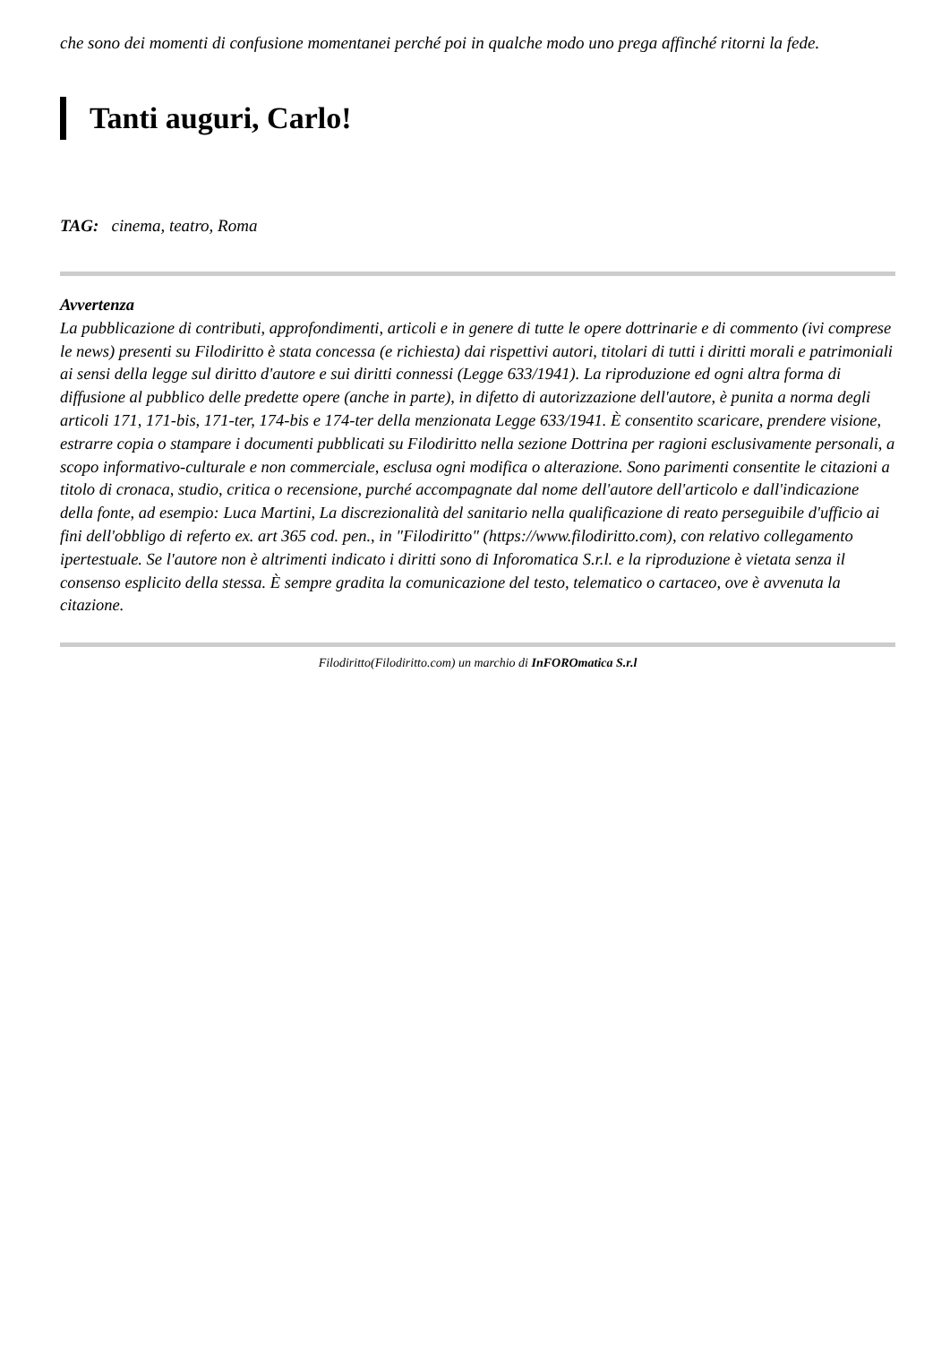che sono dei momenti di confusione momentanei perché poi in qualche modo uno prega affinché ritorni la fede.
Tanti auguri, Carlo!
TAG: cinema, teatro, Roma
Avvertenza
La pubblicazione di contributi, approfondimenti, articoli e in genere di tutte le opere dottrinarie e di commento (ivi comprese le news) presenti su Filodiritto è stata concessa (e richiesta) dai rispettivi autori, titolari di tutti i diritti morali e patrimoniali ai sensi della legge sul diritto d'autore e sui diritti connessi (Legge 633/1941). La riproduzione ed ogni altra forma di diffusione al pubblico delle predette opere (anche in parte), in difetto di autorizzazione dell'autore, è punita a norma degli articoli 171, 171-bis, 171-ter, 174-bis e 174-ter della menzionata Legge 633/1941. È consentito scaricare, prendere visione, estrarre copia o stampare i documenti pubblicati su Filodiritto nella sezione Dottrina per ragioni esclusivamente personali, a scopo informativo-culturale e non commerciale, esclusa ogni modifica o alterazione. Sono parimenti consentite le citazioni a titolo di cronaca, studio, critica o recensione, purché accompagnate dal nome dell'autore dell'articolo e dall'indicazione della fonte, ad esempio: Luca Martini, La discrezionalità del sanitario nella qualificazione di reato perseguibile d'ufficio ai fini dell'obbligo di referto ex. art 365 cod. pen., in "Filodiritto" (https://www.filodiritto.com), con relativo collegamento ipertestuale. Se l'autore non è altrimenti indicato i diritti sono di Inforomatica S.r.l. e la riproduzione è vietata senza il consenso esplicito della stessa. È sempre gradita la comunicazione del testo, telematico o cartaceo, ove è avvenuta la citazione.
Filodiritto(Filodiritto.com) un marchio di InFOROmatica S.r.l